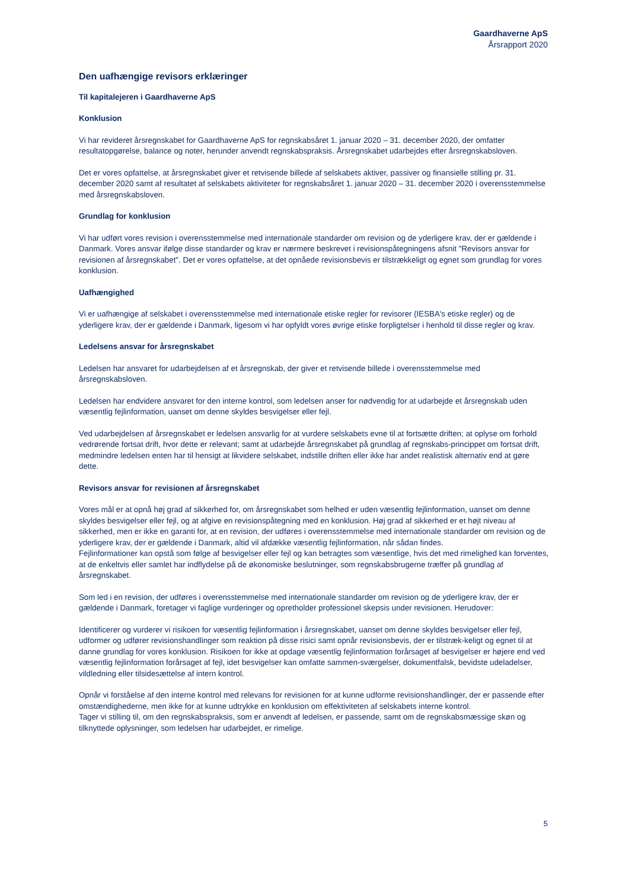Gaardhaverne ApS
Årsrapport 2020
Den uafhængige revisors erklæringer
Til kapitalejeren i Gaardhaverne ApS
Konklusion
Vi har revideret årsregnskabet for Gaardhaverne ApS for regnskabsåret 1. januar 2020 – 31. december 2020, der omfatter resultatopgørelse, balance og noter, herunder anvendt regnskabspraksis. Årsregnskabet udarbejdes efter årsregnskabsloven.
Det er vores opfattelse, at årsregnskabet giver et retvisende billede af selskabets aktiver, passiver og finansielle stilling pr. 31. december 2020 samt af resultatet af selskabets aktiviteter for regnskabsåret 1. januar 2020 – 31. december 2020 i overensstemmelse med årsregnskabsloven.
Grundlag for konklusion
Vi har udført vores revision i overensstemmelse med internationale standarder om revision og de yderligere krav, der er gældende i Danmark. Vores ansvar ifølge disse standarder og krav er nærmere beskrevet i revisionspåtegningens afsnit "Revisors ansvar for revisionen af årsregnskabet". Det er vores opfattelse, at det opnåede revisionsbevis er tilstrækkeligt og egnet som grundlag for vores konklusion.
Uafhængighed
Vi er uafhængige af selskabet i overensstemmelse med internationale etiske regler for revisorer (IESBA's etiske regler) og de yderligere krav, der er gældende i Danmark, ligesom vi har opfyldt vores øvrige etiske forpligtelser i henhold til disse regler og krav.
Ledelsens ansvar for årsregnskabet
Ledelsen har ansvaret for udarbejdelsen af et årsregnskab, der giver et retvisende billede i overensstemmelse med årsregnskabsloven.
Ledelsen har endvidere ansvaret for den interne kontrol, som ledelsen anser for nødvendig for at udarbejde et årsregnskab uden væsentlig fejlinformation, uanset om denne skyldes besvigelser eller fejl.
Ved udarbejdelsen af årsregnskabet er ledelsen ansvarlig for at vurdere selskabets evne til at fortsætte driften; at oplyse om forhold vedrørende fortsat drift, hvor dette er relevant; samt at udarbejde årsregnskabet på grundlag af regnskabs-princippet om fortsat drift, medmindre ledelsen enten har til hensigt at likvidere selskabet, indstille driften eller ikke har andet realistisk alternativ end at gøre dette.
Revisors ansvar for revisionen af årsregnskabet
Vores mål er at opnå høj grad af sikkerhed for, om årsregnskabet som helhed er uden væsentlig fejlinformation, uanset om denne skyldes besvigelser eller fejl, og at afgive en revisionspåtegning med en konklusion. Høj grad af sikkerhed er et højt niveau af sikkerhed, men er ikke en garanti for, at en revision, der udføres i overensstemmelse med internationale standarder om revision og de yderligere krav, der er gældende i Danmark, altid vil afdække væsentlig fejlinformation, når sådan findes.
Fejlinformationer kan opstå som følge af besvigelser eller fejl og kan betragtes som væsentlige, hvis det med rimelighed kan forventes, at de enkeltvis eller samlet har indflydelse på de økonomiske beslutninger, som regnskabsbrugerne træffer på grundlag af årsregnskabet.
Som led i en revision, der udføres i overensstemmelse med internationale standarder om revision og de yderligere krav, der er gældende i Danmark, foretager vi faglige vurderinger og opretholder professionel skepsis under revisionen. Herudover:
Identificerer og vurderer vi risikoen for væsentlig fejlinformation i årsregnskabet, uanset om denne skyldes besvigelser eller fejl, udformer og udfører revisionshandlinger som reaktion på disse risici samt opnår revisionsbevis, der er tilstræk-keligt og egnet til at danne grundlag for vores konklusion. Risikoen for ikke at opdage væsentlig fejlinformation forårsaget af besvigelser er højere end ved væsentlig fejlinformation forårsaget af fejl, idet besvigelser kan omfatte sammen-sværgelser, dokumentfalsk, bevidste udeladelser, vildledning eller tilsidesættelse af intern kontrol.
Opnår vi forståelse af den interne kontrol med relevans for revisionen for at kunne udforme revisionshandlinger, der er passende efter omstændighederne, men ikke for at kunne udtrykke en konklusion om effektiviteten af selskabets interne kontrol.
Tager vi stilling til, om den regnskabspraksis, som er anvendt af ledelsen, er passende, samt om de regnskabsmæssige skøn og tilknyttede oplysninger, som ledelsen har udarbejdet, er rimelige.
5